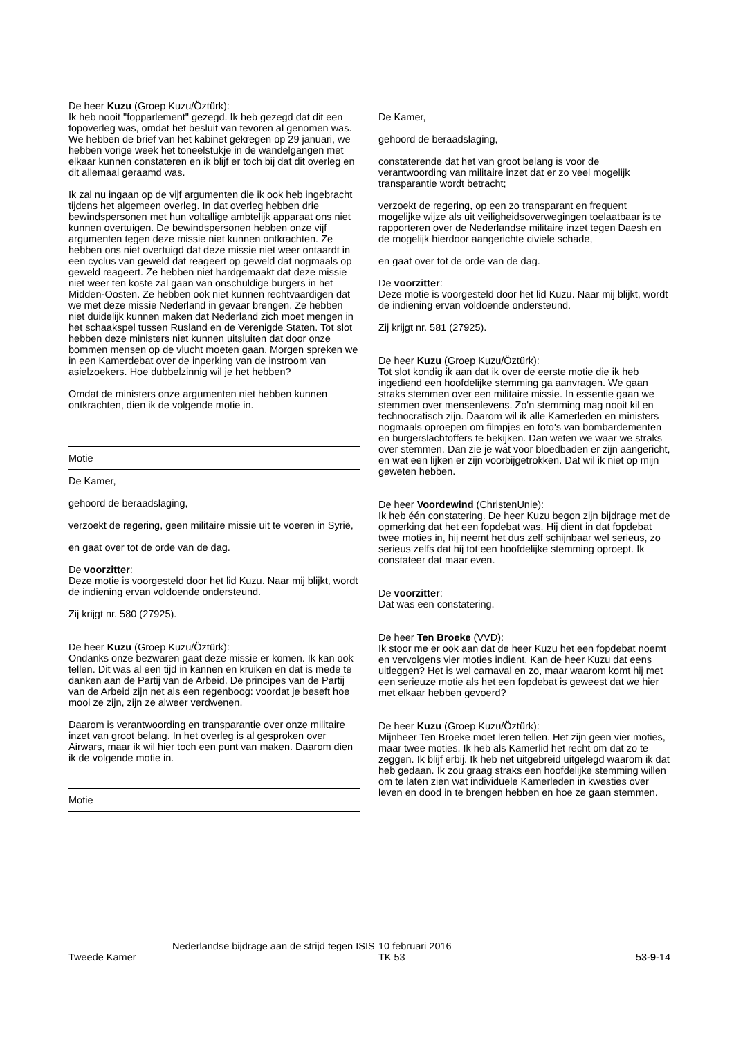De heer Kuzu (Groep Kuzu/Öztürk):
Ik heb nooit "fopparlement" gezegd. Ik heb gezegd dat dit een fopoverleg was, omdat het besluit van tevoren al genomen was. We hebben de brief van het kabinet gekregen op 29 januari, we hebben vorige week het toneelstukje in de wandelgangen met elkaar kunnen constateren en ik blijf er toch bij dat dit overleg en dit allemaal geraamd was.
Ik zal nu ingaan op de vijf argumenten die ik ook heb ingebracht tijdens het algemeen overleg. In dat overleg hebben drie bewindspersonen met hun voltallige ambtelijk apparaat ons niet kunnen overtuigen. De bewindspersonen hebben onze vijf argumenten tegen deze missie niet kunnen ontkrachten. Ze hebben ons niet overtuigd dat deze missie niet weer ontaardt in een cyclus van geweld dat reageert op geweld dat nogmaals op geweld reageert. Ze hebben niet hardgemaakt dat deze missie niet weer ten koste zal gaan van onschuldige burgers in het Midden-Oosten. Ze hebben ook niet kunnen rechtvaardigen dat we met deze missie Nederland in gevaar brengen. Ze hebben niet duidelijk kunnen maken dat Nederland zich moet mengen in het schaakspel tussen Rusland en de Verenigde Staten. Tot slot hebben deze ministers niet kunnen uitsluiten dat door onze bommen mensen op de vlucht moeten gaan. Morgen spreken we in een Kamerdebat over de inperking van de instroom van asielzoekers. Hoe dubbelzinnig wil je het hebben?
Omdat de ministers onze argumenten niet hebben kunnen ontkrachten, dien ik de volgende motie in.
Motie
De Kamer,
gehoord de beraadslaging,
verzoekt de regering, geen militaire missie uit te voeren in Syrië,
en gaat over tot de orde van de dag.
De voorzitter:
Deze motie is voorgesteld door het lid Kuzu. Naar mij blijkt, wordt de indiening ervan voldoende ondersteund.
Zij krijgt nr. 580 (27925).
De heer Kuzu (Groep Kuzu/Öztürk):
Ondanks onze bezwaren gaat deze missie er komen. Ik kan ook tellen. Dit was al een tijd in kannen en kruiken en dat is mede te danken aan de Partij van de Arbeid. De principes van de Partij van de Arbeid zijn net als een regenboog: voordat je beseft hoe mooi ze zijn, zijn ze alweer verdwenen.
Daarom is verantwoording en transparantie over onze militaire inzet van groot belang. In het overleg is al gesproken over Airwars, maar ik wil hier toch een punt van maken. Daarom dien ik de volgende motie in.
Motie
De Kamer,
gehoord de beraadslaging,
constaterende dat het van groot belang is voor de verantwoording van militaire inzet dat er zo veel mogelijk transparantie wordt betracht;
verzoekt de regering, op een zo transparant en frequent mogelijke wijze als uit veiligheidsoverwegingen toelaatbaar is te rapporteren over de Nederlandse militaire inzet tegen Daesh en de mogelijk hierdoor aangerichte civiele schade,
en gaat over tot de orde van de dag.
De voorzitter:
Deze motie is voorgesteld door het lid Kuzu. Naar mij blijkt, wordt de indiening ervan voldoende ondersteund.
Zij krijgt nr. 581 (27925).
De heer Kuzu (Groep Kuzu/Öztürk):
Tot slot kondig ik aan dat ik over de eerste motie die ik heb ingediend een hoofdelijke stemming ga aanvragen. We gaan straks stemmen over een militaire missie. In essentie gaan we stemmen over mensenlevens. Zo'n stemming mag nooit kil en technocratisch zijn. Daarom wil ik alle Kamerleden en ministers nogmaals oproepen om filmpjes en foto's van bombardementen en burgerslachtoffers te bekijken. Dan weten we waar we straks over stemmen. Dan zie je wat voor bloedbaden er zijn aangericht, en wat een lijken er zijn voorbijgetrokken. Dat wil ik niet op mijn geweten hebben.
De heer Voordewind (ChristenUnie):
Ik heb één constatering. De heer Kuzu begon zijn bijdrage met de opmerking dat het een fopdebat was. Hij dient in dat fopdebat twee moties in, hij neemt het dus zelf schijnbaar wel serieus, zo serieus zelfs dat hij tot een hoofdelijke stemming oproept. Ik constateer dat maar even.
De voorzitter:
Dat was een constatering.
De heer Ten Broeke (VVD):
Ik stoor me er ook aan dat de heer Kuzu het een fopdebat noemt en vervolgens vier moties indient. Kan de heer Kuzu dat eens uitleggen? Het is wel carnaval en zo, maar waarom komt hij met een serieuze motie als het een fopdebat is geweest dat we hier met elkaar hebben gevoerd?
De heer Kuzu (Groep Kuzu/Öztürk):
Mijnheer Ten Broeke moet leren tellen. Het zijn geen vier moties, maar twee moties. Ik heb als Kamerlid het recht om dat zo te zeggen. Ik blijf erbij. Ik heb net uitgebreid uitgelegd waarom ik dat heb gedaan. Ik zou graag straks een hoofdelijke stemming willen om te laten zien wat individuele Kamerleden in kwesties over leven en dood in te brengen hebben en hoe ze gaan stemmen.
Tweede Kamer
Nederlandse bijdrage aan de strijd tegen ISIS
10 februari 2016
TK 53
53-9-14